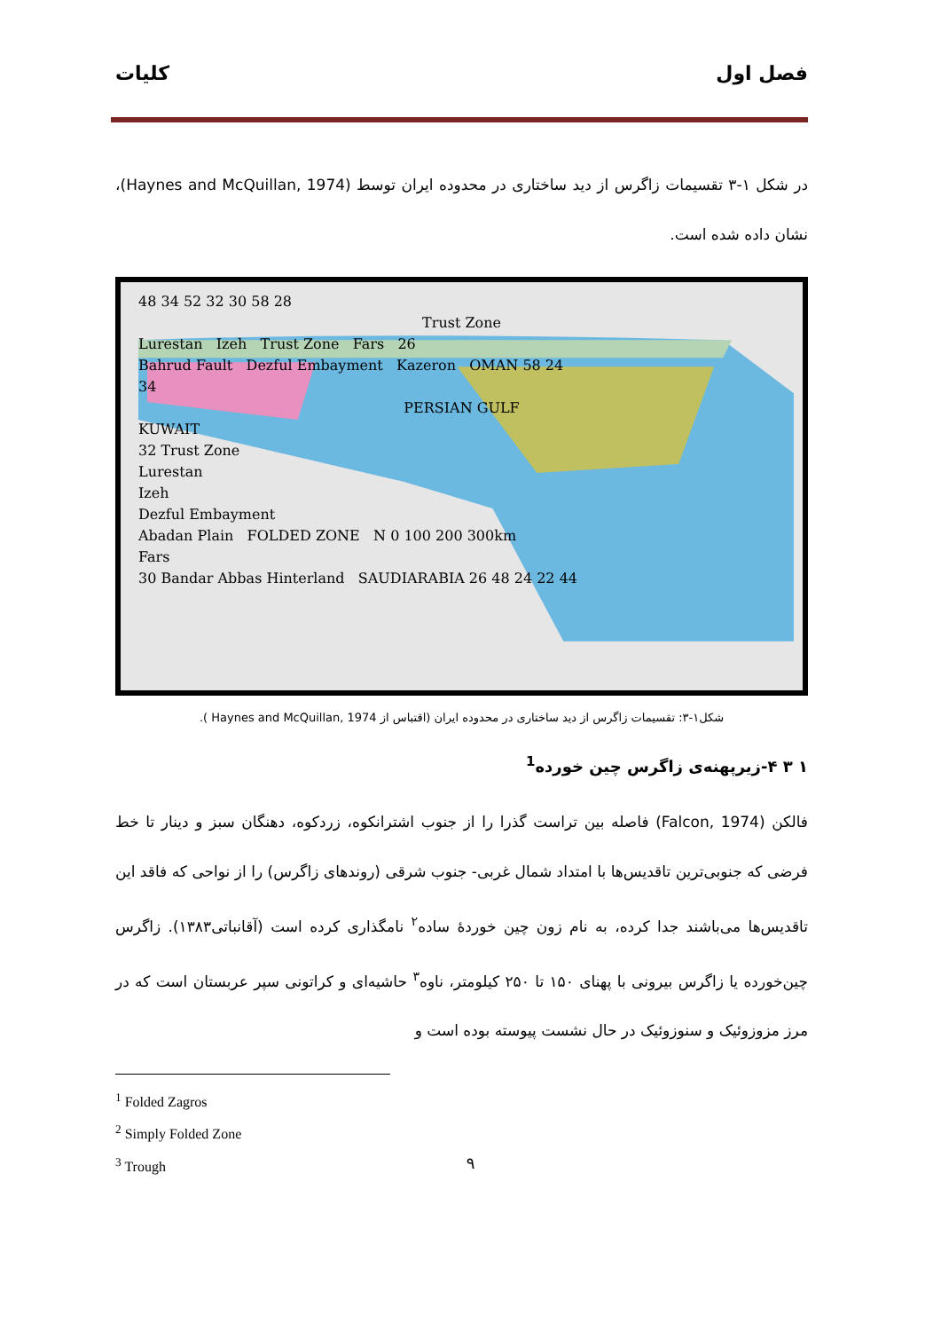کلیات فصل اول
در شکل ۱-۳ تقسیمات زاگرس از دید ساختاری در محدوده ایران توسط (Haynes and McQuillan, 1974)، نشان داده شده است.
48 34 52 32 30 58 28
Trust Zone
Lurestan Izeh Trust Zone Fars 26
Bahrud Fault Dezful Embayment Kazeron OMAN 58 24
34
PERSIAN GULF
KUWAIT
32 Trust Zone
Lurestan
Izeh
Dezful Embayment
Abadan Plain FOLDED ZONE N 0 100 200 300km
Fars
30 Bandar Abbas Hinterland SAUDIARABIA 26 48 24 22 44
شکل۱-۳: تقسیمات زاگرس از دید ساختاری در محدوده ایران (اقتباس از Haynes and McQuillan, 1974 ).
۱ ۳ ۴-زیرپهنه‌ی زاگرس چین خورده<sup>1</sup>
فالکن (Falcon, 1974) فاصله بین تراست گذرا را از جنوب اشترانکوه، زردکوه، دهنگان سبز و دینار تا خط فرضی که جنوبی‌ترین تاقدیس‌ها با امتداد شمال غربی- جنوب شرقی (روندهای زاگرس) را از نواحی که فاقد این تاقدیس‌ها می‌باشند جدا کرده، به نام زون چین خوردهٔ ساده<sup>۲</sup> نامگذاری کرده است (آقانباتی۱۳۸۳). زاگرس چین‌خورده یا زاگرس بیرونی با پهنای ۱۵۰ تا ۲۵۰ کیلومتر، ناوه<sup>۳</sup> حاشیه‌ای و کراتونی سپر عربستان است که در مرز مزوزوئیک و سنوزوئیک در حال نشست پیوسته بوده است و
<sup>1</sup> Folded Zagros
<sup>2</sup> Simply Folded Zone
<sup>3</sup> Trough
۹